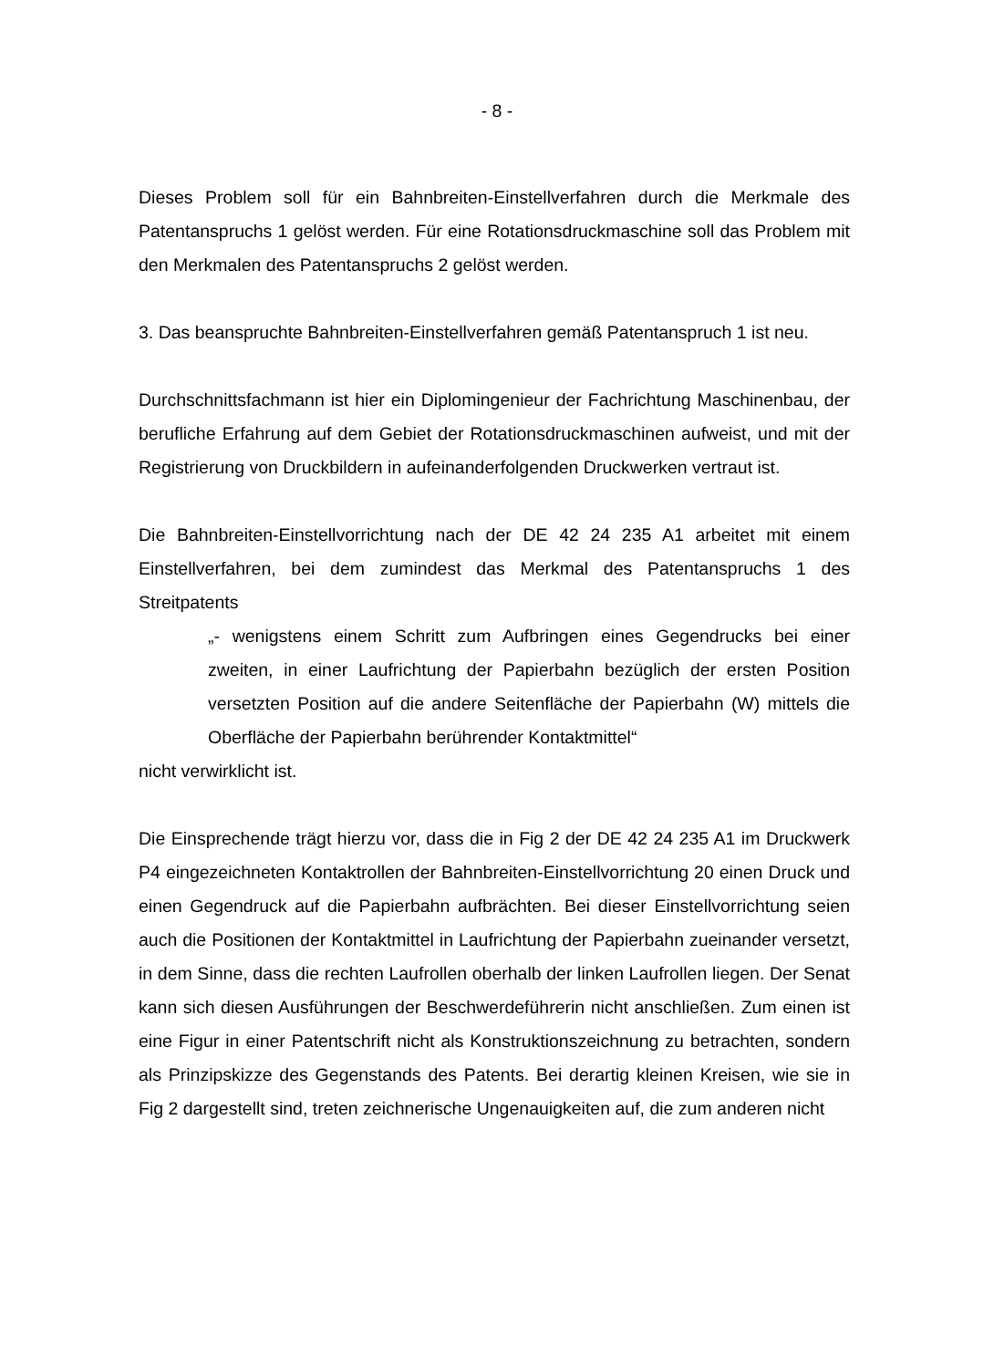- 8 -
Dieses Problem soll für ein Bahnbreiten-Einstellverfahren durch die Merkmale des Patentanspruchs 1 gelöst werden. Für eine Rotationsdruckmaschine soll das Problem mit den Merkmalen des Patentanspruchs 2 gelöst werden.
3. Das beanspruchte Bahnbreiten-Einstellverfahren gemäß Patentanspruch 1 ist neu.
Durchschnittsfachmann ist hier ein Diplomingenieur der Fachrichtung Maschinenbau, der berufliche Erfahrung auf dem Gebiet der Rotationsdruckmaschinen aufweist, und mit der Registrierung von Druckbildern in aufeinanderfolgenden Druckwerken vertraut ist.
Die Bahnbreiten-Einstellvorrichtung nach der DE 42 24 235 A1 arbeitet mit einem Einstellverfahren, bei dem zumindest das Merkmal des Patentanspruchs 1 des Streitpatents
„- wenigstens einem Schritt zum Aufbringen eines Gegendrucks bei einer zweiten, in einer Laufrichtung der Papierbahn bezüglich der ersten Position versetzten Position auf die andere Seitenfläche der Papierbahn (W) mittels die Oberfläche der Papierbahn berührender Kontaktmittel“
nicht verwirklicht ist.
Die Einsprechende trägt hierzu vor, dass die in Fig 2 der DE 42 24 235 A1 im Druckwerk P4 eingezeichneten Kontaktrollen der Bahnbreiten-Einstellvorrichtung 20 einen Druck und einen Gegendruck auf die Papierbahn aufbrächten. Bei dieser Einstellvorrichtung seien auch die Positionen der Kontaktmittel in Laufrichtung der Papierbahn zueinander versetzt, in dem Sinne, dass die rechten Laufrollen oberhalb der linken Laufrollen liegen. Der Senat kann sich diesen Ausführungen der Beschwerdeführerin nicht anschließen. Zum einen ist eine Figur in einer Patentschrift nicht als Konstruktionszeichnung zu betrachten, sondern als Prinzipskizze des Gegenstands des Patents. Bei derartig kleinen Kreisen, wie sie in Fig 2 dargestellt sind, treten zeichnerische Ungenauigkeiten auf, die zum anderen nicht